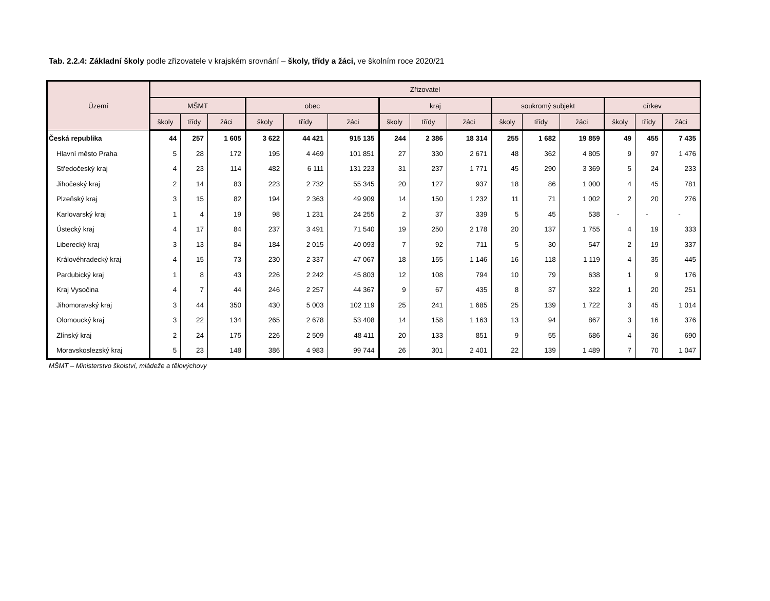Tab. 2.2.4: Základní školy podle zřizovatele v krajském srovnání – školy, třídy a žáci, ve školním roce 2020/21
| Území | Zřizovatel | | | | | | | | | | | | | | |
| --- | --- | --- | --- | --- | --- | --- | --- | --- | --- | --- | --- | --- | --- | --- | --- |
| | MŠMT | | | obec | | | kraj | | | soukromý subjekt | | | církev | | |
| | školy | třídy | žáci | školy | třídy | žáci | školy | třídy | žáci | školy | třídy | žáci | školy | třídy | žáci |
| Česká republika | 44 | 257 | 1 605 | 3 622 | 44 421 | 915 135 | 244 | 2 386 | 18 314 | 255 | 1 682 | 19 859 | 49 | 455 | 7 435 |
| Hlavní město Praha | 5 | 28 | 172 | 195 | 4 469 | 101 851 | 27 | 330 | 2 671 | 48 | 362 | 4 805 | 9 | 97 | 1 476 |
| Středočeský kraj | 4 | 23 | 114 | 482 | 6 111 | 131 223 | 31 | 237 | 1 771 | 45 | 290 | 3 369 | 5 | 24 | 233 |
| Jihočeský kraj | 2 | 14 | 83 | 223 | 2 732 | 55 345 | 20 | 127 | 937 | 18 | 86 | 1 000 | 4 | 45 | 781 |
| Plzeňský kraj | 3 | 15 | 82 | 194 | 2 363 | 49 909 | 14 | 150 | 1 232 | 11 | 71 | 1 002 | 2 | 20 | 276 |
| Karlovarský kraj | 1 | 4 | 19 | 98 | 1 231 | 24 255 | 2 | 37 | 339 | 5 | 45 | 538 | - | - | - |
| Ústecký kraj | 4 | 17 | 84 | 237 | 3 491 | 71 540 | 19 | 250 | 2 178 | 20 | 137 | 1 755 | 4 | 19 | 333 |
| Liberecký kraj | 3 | 13 | 84 | 184 | 2 015 | 40 093 | 7 | 92 | 711 | 5 | 30 | 547 | 2 | 19 | 337 |
| Královéhradecký kraj | 4 | 15 | 73 | 230 | 2 337 | 47 067 | 18 | 155 | 1 146 | 16 | 118 | 1 119 | 4 | 35 | 445 |
| Pardubický kraj | 1 | 8 | 43 | 226 | 2 242 | 45 803 | 12 | 108 | 794 | 10 | 79 | 638 | 1 | 9 | 176 |
| Kraj Vysočina | 4 | 7 | 44 | 246 | 2 257 | 44 367 | 9 | 67 | 435 | 8 | 37 | 322 | 1 | 20 | 251 |
| Jihomoravský kraj | 3 | 44 | 350 | 430 | 5 003 | 102 119 | 25 | 241 | 1 685 | 25 | 139 | 1 722 | 3 | 45 | 1 014 |
| Olomoucký kraj | 3 | 22 | 134 | 265 | 2 678 | 53 408 | 14 | 158 | 1 163 | 13 | 94 | 867 | 3 | 16 | 376 |
| Zlínský kraj | 2 | 24 | 175 | 226 | 2 509 | 48 411 | 20 | 133 | 851 | 9 | 55 | 686 | 4 | 36 | 690 |
| Moravskoslezský kraj | 5 | 23 | 148 | 386 | 4 983 | 99 744 | 26 | 301 | 2 401 | 22 | 139 | 1 489 | 7 | 70 | 1 047 |
MŠMT – Ministerstvo školství, mládeže a tělovýchovy